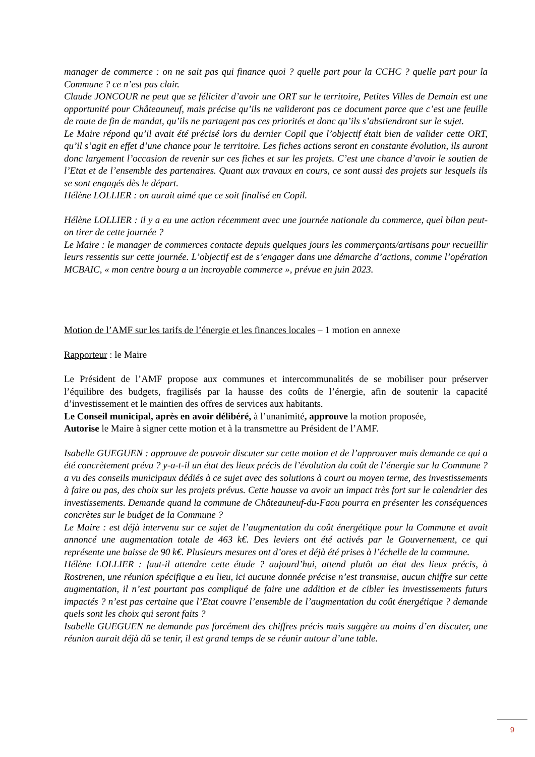manager de commerce : on ne sait pas qui finance quoi ? quelle part pour la CCHC ? quelle part pour la Commune ? ce n’est pas clair.
Claude JONCOUR ne peut que se féliciter d’avoir une ORT sur le territoire, Petites Villes de Demain est une opportunité pour Châteauneuf, mais précise qu’ils ne valideront pas ce document parce que c’est une feuille de route de fin de mandat, qu’ils ne partagent pas ces priorités et donc qu’ils s’abstiendront sur le sujet.
Le Maire répond qu’il avait été précisé lors du dernier Copil que l’objectif était bien de valider cette ORT, qu’il s’agit en effet d’une chance pour le territoire. Les fiches actions seront en constante évolution, ils auront donc largement l’occasion de revenir sur ces fiches et sur les projets. C’est une chance d’avoir le soutien de l’Etat et de l’ensemble des partenaires. Quant aux travaux en cours, ce sont aussi des projets sur lesquels ils se sont engagés dès le départ.
Hélène LOLLIER : on aurait aimé que ce soit finalisé en Copil.
Hélène LOLLIER : il y a eu une action récemment avec une journée nationale du commerce, quel bilan peut-on tirer de cette journée ?
Le Maire : le manager de commerces contacte depuis quelques jours les commerçants/artisans pour recueillir leurs ressentis sur cette journée. L’objectif est de s’engager dans une démarche d’actions, comme l’opération MCBAIC, « mon centre bourg a un incroyable commerce », prévue en juin 2023.
Motion de l’AMF sur les tarifs de l’énergie et les finances locales – 1 motion en annexe
Rapporteur : le Maire
Le Président de l’AMF propose aux communes et intercommunalités de se mobiliser pour préserver l’équilibre des budgets, fragilisés par la hausse des coûts de l’énergie, afin de soutenir la capacité d’investissement et le maintien des offres de services aux habitants.
Le Conseil municipal, après en avoir délibéré, à l’unanimité, approuve la motion proposée,
Autorise le Maire à signer cette motion et à la transmettre au Président de l’AMF.
Isabelle GUEGUEN : approuve de pouvoir discuter sur cette motion et de l’approuver mais demande ce qui a été concrètement prévu ? y-a-t-il un état des lieux précis de l’évolution du coût de l’énergie sur la Commune ? a vu des conseils municipaux dédiés à ce sujet avec des solutions à court ou moyen terme, des investissements à faire ou pas, des choix sur les projets prévus. Cette hausse va avoir un impact très fort sur le calendrier des investissements. Demande quand la commune de Châteauneuf-du-Faou pourra en présenter les conséquences concrètes sur le budget de la Commune ?
Le Maire : est déjà intervenu sur ce sujet de l’augmentation du coût énergétique pour la Commune et avait annoncé une augmentation totale de 463 k€. Des leviers ont été activés par le Gouvernement, ce qui représente une baisse de 90 k€. Plusieurs mesures ont d’ores et déjà été prises à l’échelle de la commune.
Hélène LOLLIER : faut-il attendre cette étude ? aujourd’hui, attend plutôt un état des lieux précis, à Rostrenen, une réunion spécifique a eu lieu, ici aucune donnée précise n’est transmise, aucun chiffre sur cette augmentation, il n’est pourtant pas compliqué de faire une addition et de cibler les investissements futurs impactés ? n’est pas certaine que l’Etat couvre l’ensemble de l’augmentation du coût énergétique ? demande quels sont les choix qui seront faits ?
Isabelle GUEGUEN ne demande pas forcément des chiffres précis mais suggère au moins d’en discuter, une réunion aurait déjà dû se tenir, il est grand temps de se réunir autour d’une table.
9